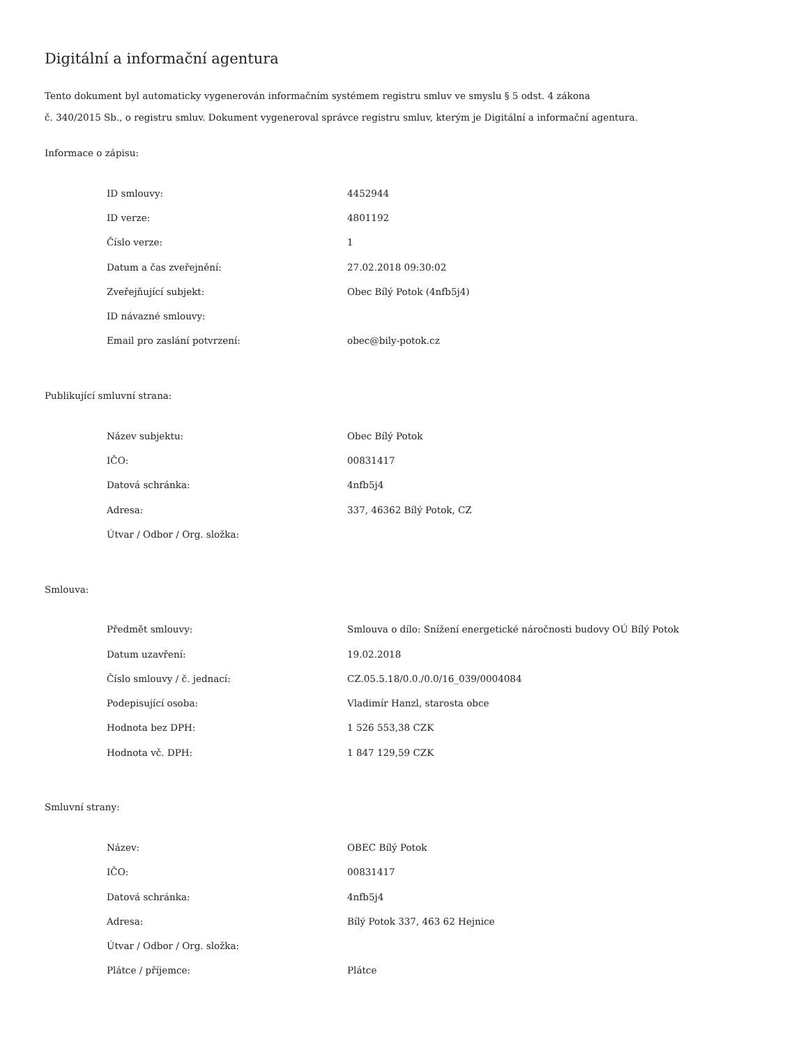Digitální a informační agentura
Tento dokument byl automaticky vygenerován informačním systémem registru smluv ve smyslu § 5 odst. 4 zákona
č. 340/2015 Sb., o registru smluv. Dokument vygeneroval správce registru smluv, kterým je Digitální a informační agentura.
Informace o zápisu:
| ID smlouvy: | 4452944 |
| ID verze: | 4801192 |
| Číslo verze: | 1 |
| Datum a čas zveřejnění: | 27.02.2018 09:30:02 |
| Zveřejňující subjekt: | Obec Bílý Potok (4nfb5j4) |
| ID návazné smlouvy: | |
| Email pro zaslání potvrzení: | obec@bily-potok.cz |
Publikující smluvní strana:
| Název subjektu: | Obec Bílý Potok |
| IČO: | 00831417 |
| Datová schránka: | 4nfb5j4 |
| Adresa: | 337, 46362 Bílý Potok, CZ |
| Útvar / Odbor / Org. složka: | |
Smlouva:
| Předmět smlouvy: | Smlouva o dílo: Snížení energetické náročnosti budovy OÚ Bílý Potok |
| Datum uzavření: | 19.02.2018 |
| Číslo smlouvy / č. jednací: | CZ.05.5.18/0.0./0.0/16_039/0004084 |
| Podepisující osoba: | Vladimír Hanzl, starosta obce |
| Hodnota bez DPH: | 1 526 553,38 CZK |
| Hodnota vč. DPH: | 1 847 129,59 CZK |
Smluvní strany:
| Název: | OBEC Bílý Potok |
| IČO: | 00831417 |
| Datová schránka: | 4nfb5j4 |
| Adresa: | Bílý Potok 337, 463 62 Hejnice |
| Útvar / Odbor / Org. složka: | |
| Plátce / příjemce: | Plátce |